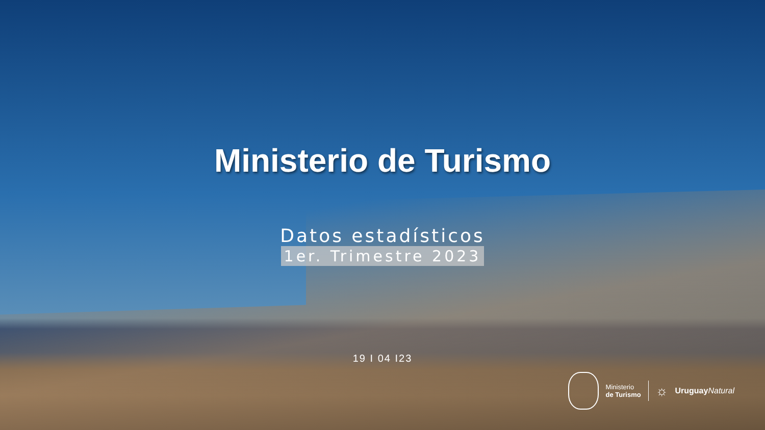Ministerio de Turismo
Datos estadísticos
1er. Trimestre 2023
19 I 04 I23
Ministerio
de Turismo
☼
Uruguay Natural